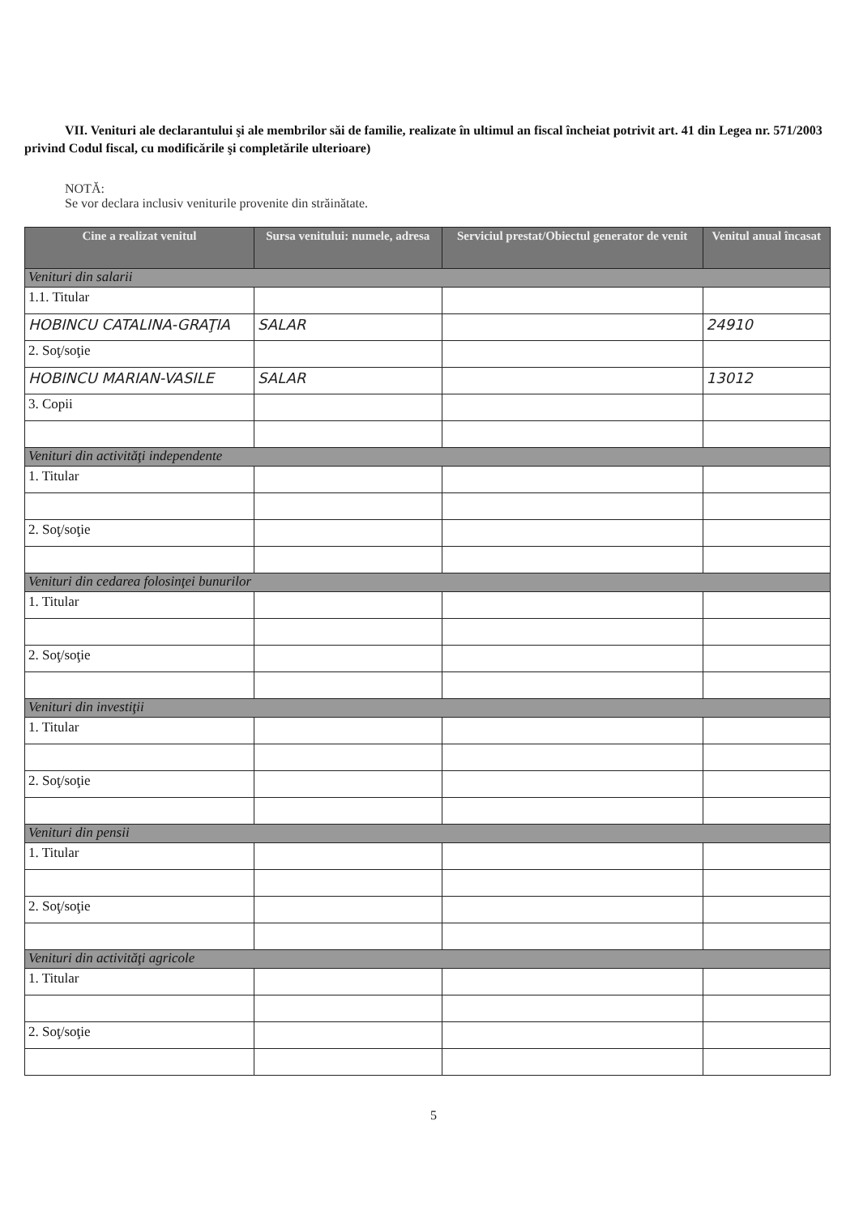VII. Venituri ale declarantului şi ale membrilor săi de familie, realizate în ultimul an fiscal încheiat potrivit art. 41 din Legea nr. 571/2003 privind Codul fiscal, cu modificările şi completările ulterioare)
NOTĂ:
Se vor declara inclusiv veniturile provenite din străinătate.
| Cine a realizat venitul | Sursa venitului: numele, adresa | Serviciul prestat/Obiectul generator de venit | Venitul anual încasat |
| --- | --- | --- | --- |
| Venituri din salarii | | | |
| 1.1. Titular | | | |
| HOBINCU CATALINA-GRAŢIA | SALAR | | 24910 |
| 2. Soţ/soţie | | | |
| HOBINCU MARIAN-VASILE | SALAR | | 13012 |
| 3. Copii | | | |
| Venituri din activităţi independente | | | |
| 1. Titular | | | |
| 2. Soţ/soţie | | | |
| Venituri din cedarea folosinţei bunurilor | | | |
| 1. Titular | | | |
| 2. Soţ/soţie | | | |
| Venituri din investiţii | | | |
| 1. Titular | | | |
| 2. Soţ/soţie | | | |
| Venituri din pensii | | | |
| 1. Titular | | | |
| 2. Soţ/soţie | | | |
| Venituri din activităţi agricole | | | |
| 1. Titular | | | |
| 2. Soţ/soţie | | | |
5